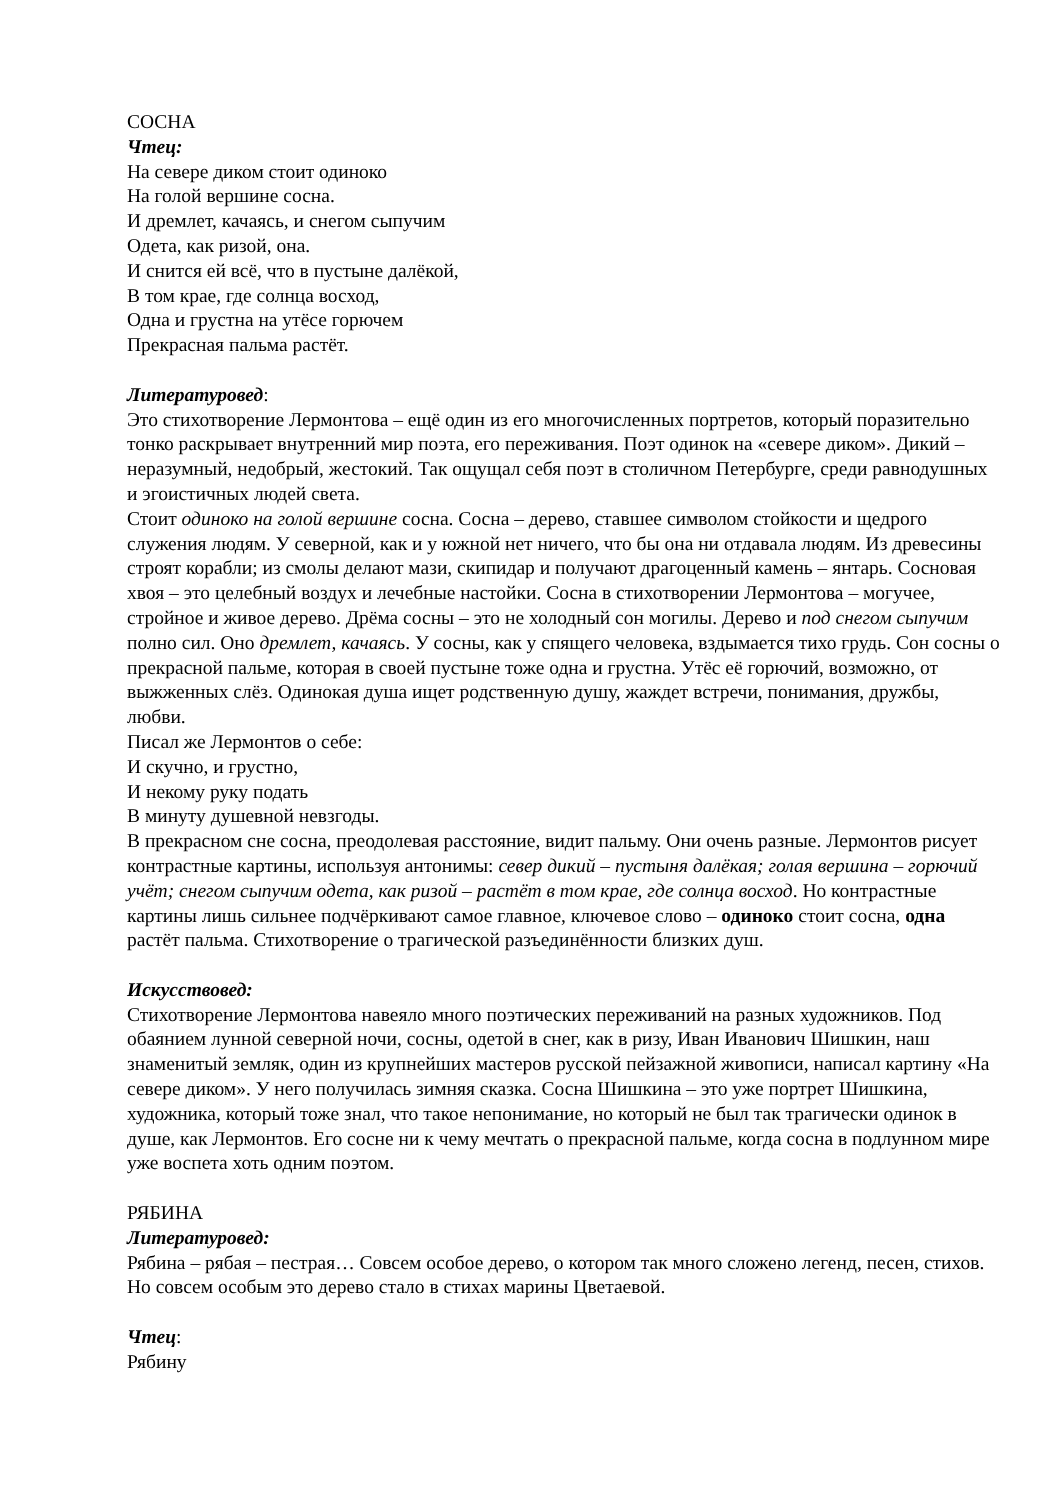СОСНА
Чтец:
На севере диком стоит одиноко
На голой вершине сосна.
И дремлет, качаясь, и снегом сыпучим
Одета, как ризой, она.
И снится ей всё, что в пустыне далёкой,
В том крае, где солнца восход,
Одна и грустна на утёсе горючем
Прекрасная пальма растёт.
Литературовед:
Это стихотворение Лермонтова – ещё один из его многочисленных портретов, который поразительно тонко раскрывает внутренний мир поэта, его переживания. Поэт одинок на «севере диком». Дикий – неразумный, недобрый, жестокий. Так ощущал себя поэт в столичном Петербурге, среди равнодушных и эгоистичных людей света.
Стоит одиноко на голой вершине сосна. Сосна – дерево, ставшее символом стойкости и щедрого служения людям. У северной, как и у южной нет ничего, что бы она ни отдавала людям. Из древесины строят корабли; из смолы делают мази, скипидар и получают драгоценный камень – янтарь. Сосновая хвоя – это целебный воздух и лечебные настойки. Сосна в стихотворении Лермонтова – могучее, стройное и живое дерево. Дрёма сосны – это не холодный сон могилы. Дерево и под снегом сыпучим полно сил. Оно дремлет, качаясь. У сосны, как у спящего человека, вздымается тихо грудь. Сон сосны о прекрасной пальме, которая в своей пустыне тоже одна и грустна. Утёс её горючий, возможно, от выжженных слёз. Одинокая душа ищет родственную душу, жаждет встречи, понимания, дружбы, любви.
Писал же Лермонтов о себе:
И скучно, и грустно,
И некому руку подать
В минуту душевной невзгоды.
В прекрасном сне сосна, преодолевая расстояние, видит пальму. Они очень разные. Лермонтов рисует контрастные картины, используя антонимы: север дикий – пустыня далёкая; голая вершина – горючий учёт; снегом сыпучим одета, как ризой – растёт в том крае, где солнца восход. Но контрастные картины лишь сильнее подчёркивают самое главное, ключевое слово – одиноко стоит сосна, одна растёт пальма. Стихотворение о трагической разъединённости близких душ.
Искусствовед:
Стихотворение Лермонтова навеяло много поэтических переживаний на разных художников. Под обаянием лунной северной ночи, сосны, одетой в снег, как в ризу, Иван Иванович Шишкин, наш знаменитый земляк, один из крупнейших мастеров русской пейзажной живописи, написал картину «На севере диком». У него получилась зимняя сказка. Сосна Шишкина – это уже портрет Шишкина, художника, который тоже знал, что такое непонимание, но который не был так трагически одинок в душе, как Лермонтов. Его сосне ни к чему мечтать о прекрасной пальме, когда сосна в подлунном мире уже воспета хоть одним поэтом.
РЯБИНА
Литературовед:
Рябина – рябая – пестрая… Совсем особое дерево, о котором так много сложено легенд, песен, стихов. Но совсем особым это дерево стало в стихах марины Цветаевой.
Чтец:
Рябину